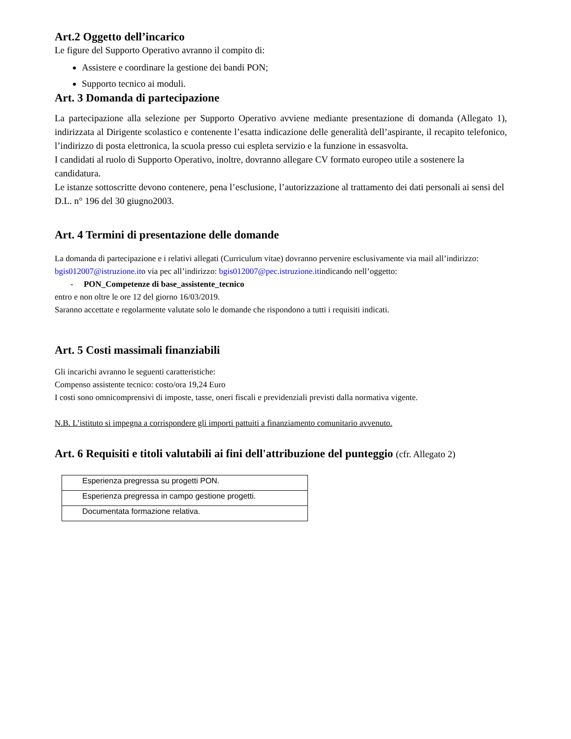Art.2 Oggetto dell’incarico
Le figure del Supporto Operativo avranno il compito di:
Assistere e coordinare la gestione dei bandi PON;
Supporto tecnico ai moduli.
Art. 3 Domanda di partecipazione
La partecipazione alla selezione per Supporto Operativo avviene mediante presentazione di domanda (Allegato 1), indirizzata al Dirigente scolastico e contenente l’esatta indicazione delle generalità dell’aspirante, il recapito telefonico, l’indirizzo di posta elettronica, la scuola presso cui espleta servizio e la funzione in essasvolta.
I candidati al ruolo di Supporto Operativo, inoltre, dovranno allegare CV formato europeo utile a sostenere la candidatura.
Le istanze sottoscritte devono contenere, pena l’esclusione, l’autorizzazione al trattamento dei dati personali ai sensi del D.L. n° 196 del 30 giugno2003.
Art. 4 Termini di presentazione delle domande
La domanda di partecipazione e i relativi allegati (Curriculum vitae) dovranno pervenire esclusivamente via mail all’indirizzo: bgis012007@istruzione.ito via pec all’indirizzo: bgis012007@pec.istruzione.itindicando nell’oggetto:
- PON_Competenze di base_assistente_tecnico
entro e non oltre le ore 12 del giorno 16/03/2019.
Saranno accettate e regolarmente valutate solo le domande che rispondono a tutti i requisiti indicati.
Art. 5 Costi massimali finanziabili
Gli incarichi avranno le seguenti caratteristiche:
Compenso assistente tecnico: costo/ora 19,24 Euro
I costi sono omnicomprensivi di imposte, tasse, oneri fiscali e previdenziali previsti dalla normativa vigente.
N.B. L’istituto si impegna a corrispondere gli importi pattuiti a finanziamento comunitario avvenuto.
Art. 6 Requisiti e titoli valutabili ai fini dell'attribuzione del punteggio (cfr. Allegato 2)
| Esperienza pregressa su progetti PON. |
| Esperienza pregressa in campo gestione progetti. |
| Documentata formazione relativa. |